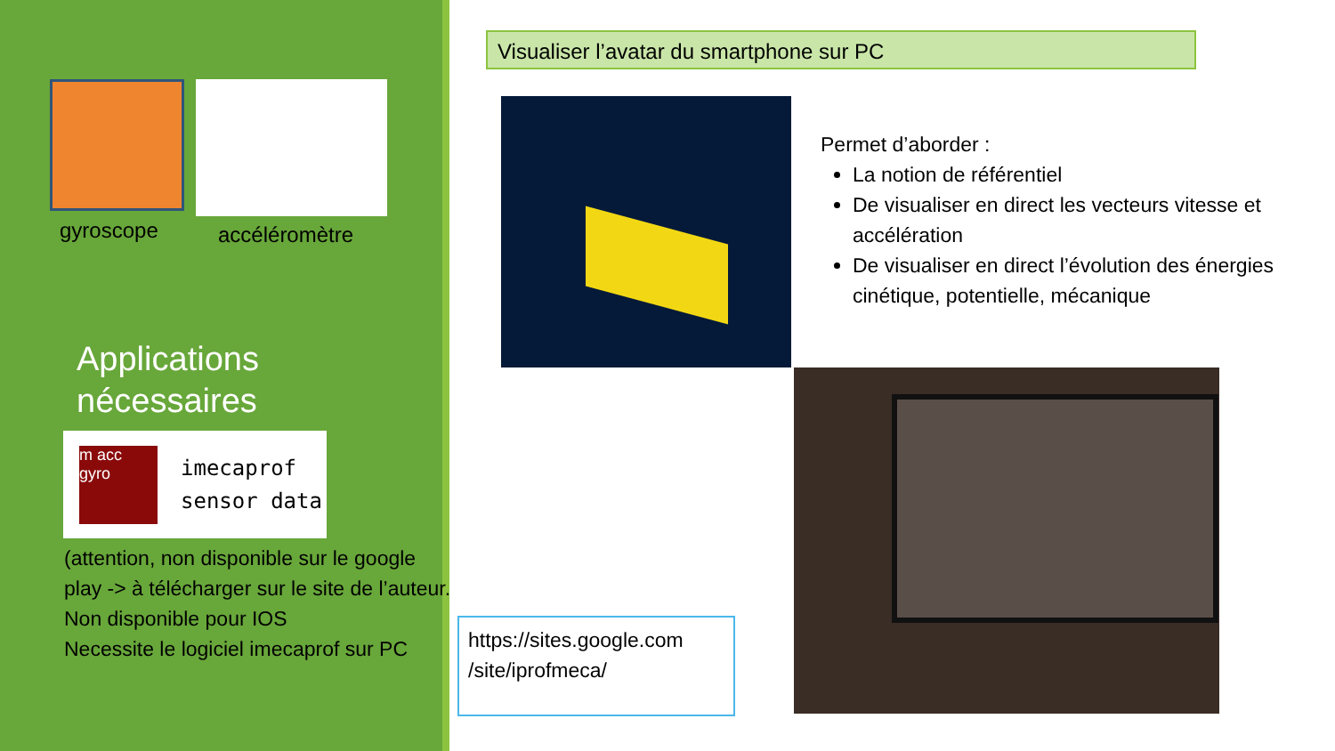gyroscope accéléromètre
Applications
nécessaires
m acc gyro
imecaprof
sensor data
(attention, non disponible sur le google play -> à télécharger sur le site de l’auteur.
Non disponible pour IOS
Necessite le logiciel imecaprof sur PC
Visualiser l’avatar du smartphone sur PC
Permet d’aborder :
La notion de référentiel
De visualiser en direct les vecteurs vitesse et accélération
De visualiser en direct l’évolution des énergies cinétique, potentielle, mécanique
https://sites.google.com /site/iprofmeca/